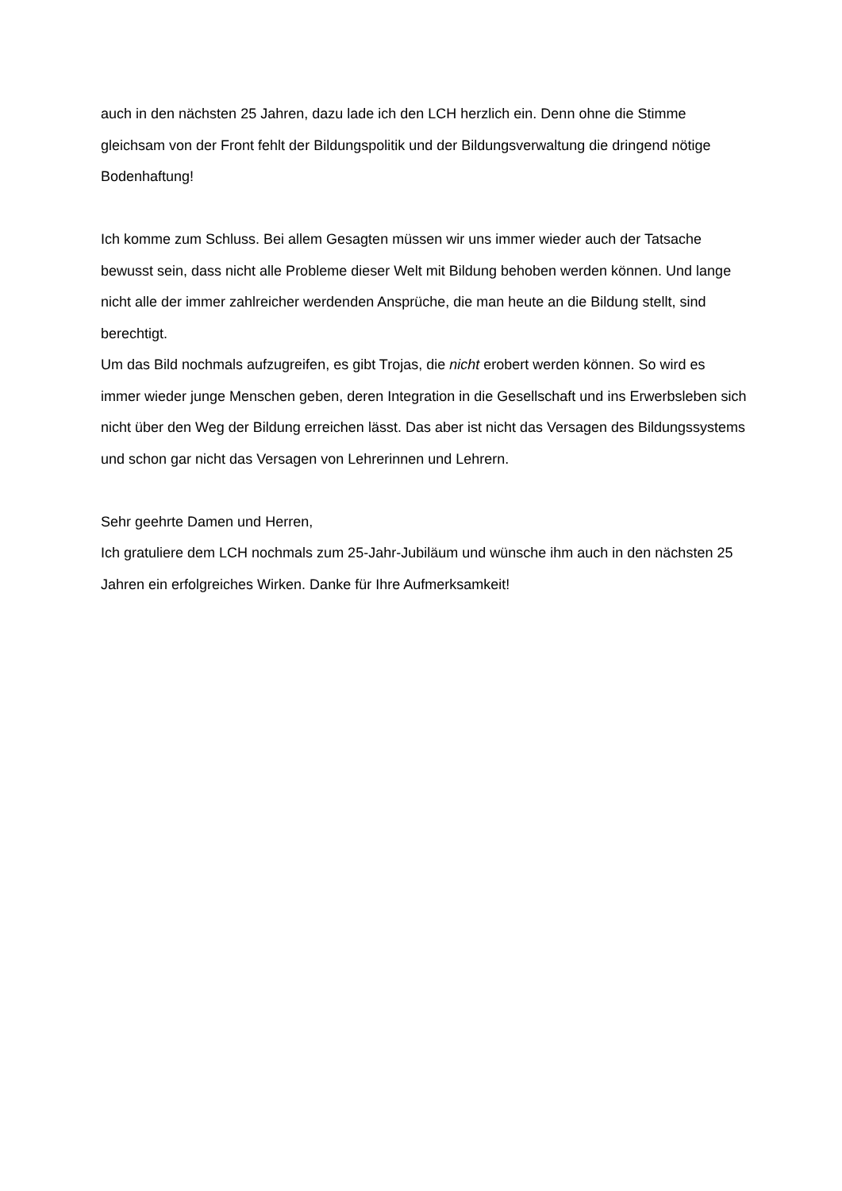auch in den nächsten 25 Jahren, dazu lade ich den LCH herzlich ein. Denn ohne die Stimme gleichsam von der Front fehlt der Bildungspolitik und der Bildungsverwaltung die dringend nötige Bodenhaftung!
Ich komme zum Schluss. Bei allem Gesagten müssen wir uns immer wieder auch der Tatsache bewusst sein, dass nicht alle Probleme dieser Welt mit Bildung behoben werden können. Und lange nicht alle der immer zahlreicher werdenden Ansprüche, die man heute an die Bildung stellt, sind berechtigt.
Um das Bild nochmals aufzugreifen, es gibt Trojas, die nicht erobert werden können. So wird es immer wieder junge Menschen geben, deren Integration in die Gesellschaft und ins Erwerbsleben sich nicht über den Weg der Bildung erreichen lässt. Das aber ist nicht das Versagen des Bildungssystems und schon gar nicht das Versagen von Lehrerinnen und Lehrern.
Sehr geehrte Damen und Herren,
Ich gratuliere dem LCH nochmals zum 25-Jahr-Jubiläum und wünsche ihm auch in den nächsten 25 Jahren ein erfolgreiches Wirken. Danke für Ihre Aufmerksamkeit!